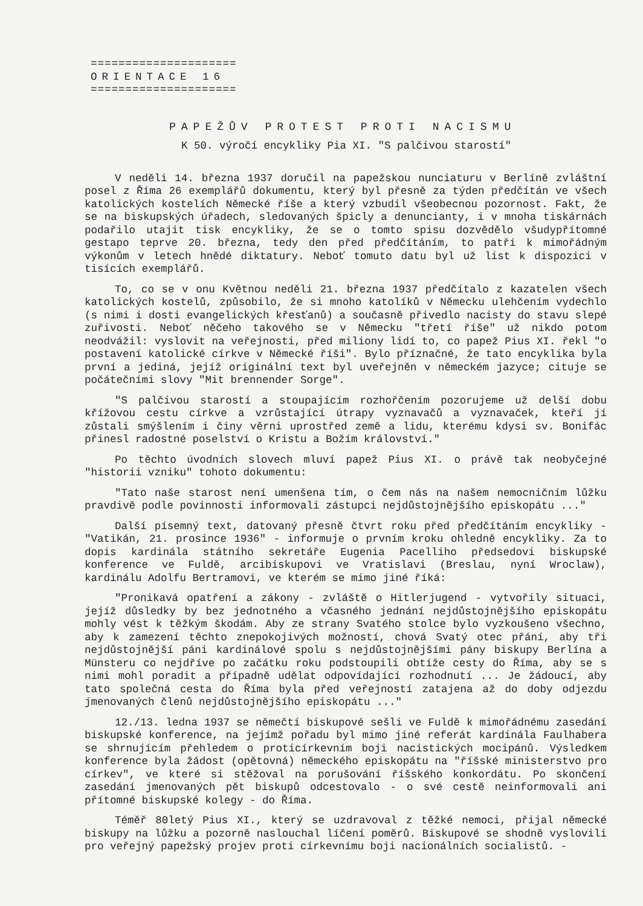=====================
ORIENTACE 16
=====================
PAPEŽŮV PROTEST PROTI NACISMU
K 50. výročí encykliky Pia XI. "S palčivou starostí"
V neděli 14. března 1937 doručil na papežskou nunciaturu v Berlíně zvláštní posel z Říma 26 exemplářů dokumentu, který byl přesně za týden předčítán ve všech katolických kostelích Německé říše a který vzbudil všeobecnou pozornost. Fakt, že se na biskupských úřadech, sledovaných špicly a denuncianty, i v mnoha tiskárnách podařilo utajit tisk encykliky, že se o tomto spisu dozvědělo všudypřítomné gestapo teprve 20. března, tedy den před předčítáním, to patří k mimořádným výkonům v letech hnědé diktatury. Neboť tomuto datu byl už list k dispozici v tisících exemplářů.
To, co se v onu Květnou neděli 21. března 1937 předčítalo z kazatelen všech katolických kostelů, způsobilo, že si mnoho katolíků v Německu ulehčením vydechlo (s nimi i dosti evangelických křesťanů) a současně přivedlo nacisty do stavu slepé zuřivosti. Neboť něčeho takového se v Německu "třetí říše" už nikdo potom neodvážil: vyslovit na veřejnosti, před miliony lidí to, co papež Pius XI. řekl "o postavení katolické církve v Německé říši". Bylo příznačné, že tato encyklika byla první a jediná, jejíž originální text byl uveřejněn v německém jazyce; cituje se počátečními slovy "Mit brennender Sorge".
"S palčivou starostí a stoupajícím rozhořčením pozorujeme už delší dobu křížovou cestu církve a vzrůstající útrapy vyznavačů a vyznavaček, kteří jí zůstali smýšlením i činy věrni uprostřed země a lidu, kterému kdysi sv. Bonifác přinesl radostné poselství o Kristu a Božím království."
Po těchto úvodních slovech mluví papež Pius XI. o právě tak neobyčejné "historii vzniku" tohoto dokumentu:
"Tato naše starost není umenšena tím, o čem nás na našem nemocničním lůžku pravdivě podle povinnosti informovali zástupci nejdůstojnějšího episkopátu ..."
Další písemný text, datovaný přesně čtvrt roku před předčítáním encykliky - "Vatikán, 21. prosince 1936" - informuje o prvním kroku ohledně encykliky. Za to dopis kardinála státního sekretáře Eugenia Pacelliho předsedovi biskupské konference ve Fuldě, arcibiskupovi ve Vratislavi (Breslau, nyní Wroclaw), kardinálu Adolfu Bertramovi, ve kterém se mimo jiné říká:
"Pronikavá opatření a zákony - zvláště o Hitlerjugend - vytvořily situaci, jejíž důsledky by bez jednotného a včasného jednání nejdůstojnějšího episkopátu mohly vést k těžkým škodám. Aby ze strany Svatého stolce bylo vyzkoušeno všechno, aby k zamezení těchto znepokojivých možností, chová Svatý otec přání, aby tři nejdůstojnější páni kardinálové spolu s nejdůstojnějšími pány biskupy Berlína a Münsteru co nejdříve po začátku roku podstoupili obtíže cesty do Říma, aby se s nimi mohl poradit a případně udělat odpovídající rozhodnutí ... Je žádoucí, aby tato společná cesta do Říma byla před veřejností zatajena až do doby odjezdu jmenovaných členů nejdůstojnějšího episkopátu ..."
12./13. ledna 1937 se němečtí biskupové sešli ve Fuldě k mimořádnému zasedání biskupské konference, na jejímž pořadu byl mimo jiné referát kardinála Faulhabera se shrnujícím přehledem o proticírkevním boji nacistických mocipánů. Výsledkem konference byla žádost (opětovná) německého episkopátu na "říšské ministerstvo pro církev", ve které si stěžoval na porušování říšského konkordátu. Po skončení zasedání jmenovaných pět biskupů odcestovalo - o své cestě neinformovali ani přítomné biskupské kolegy - do Říma.
Téměř 80letý Pius XI., který se uzdravoval z těžké nemoci, přijal německé biskupy na lůžku a pozorně naslouchal líčení poměrů. Biskupové se shodně vyslovili pro veřejný papežský projev proti církevnímu boji nacionálních socialistů. -